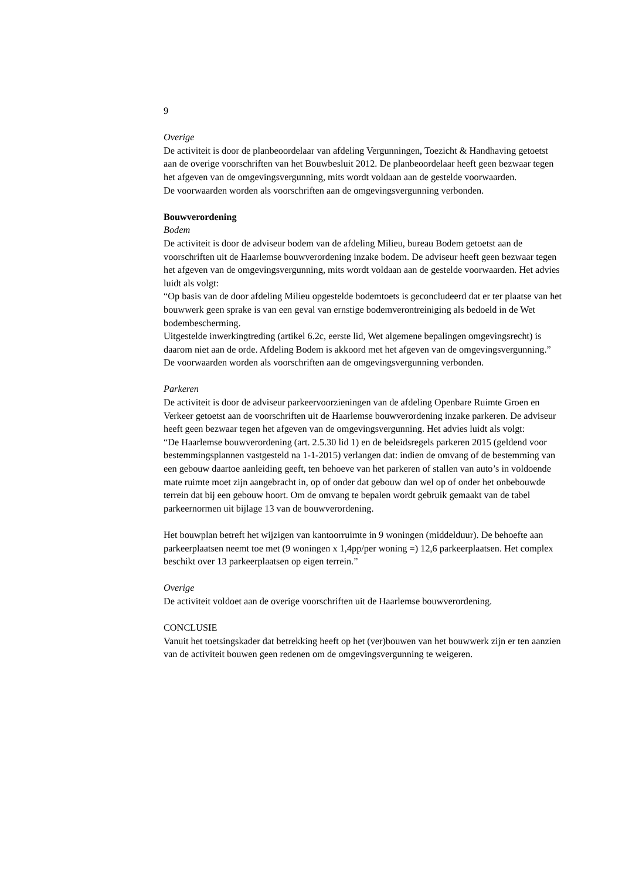9
Overige
De activiteit is door de planbeoordelaar van afdeling Vergunningen, Toezicht & Handhaving getoetst aan de overige voorschriften van het Bouwbesluit 2012. De planbeoordelaar heeft geen bezwaar tegen het afgeven van de omgevingsvergunning, mits wordt voldaan aan de gestelde voorwaarden.
De voorwaarden worden als voorschriften aan de omgevingsvergunning verbonden.
Bouwverordening
Bodem
De activiteit is door de adviseur bodem van de afdeling Milieu, bureau Bodem getoetst aan de voorschriften uit de Haarlemse bouwverordening inzake bodem. De adviseur heeft geen bezwaar tegen het afgeven van de omgevingsvergunning, mits wordt voldaan aan de gestelde voorwaarden. Het advies luidt als volgt:
“Op basis van de door afdeling Milieu opgestelde bodemtoets is geconcludeerd dat er ter plaatse van het bouwwerk geen sprake is van een geval van ernstige bodemverontreiniging als bedoeld in de Wet bodembescherming.
Uitgestelde inwerkingtreding (artikel 6.2c, eerste lid, Wet algemene bepalingen omgevingsrecht) is daarom niet aan de orde. Afdeling Bodem is akkoord met het afgeven van de omgevingsvergunning.”
De voorwaarden worden als voorschriften aan de omgevingsvergunning verbonden.
Parkeren
De activiteit is door de adviseur parkeervoorzieningen van de afdeling Openbare Ruimte Groen en Verkeer getoetst aan de voorschriften uit de Haarlemse bouwverordening inzake parkeren. De adviseur heeft geen bezwaar tegen het afgeven van de omgevingsvergunning. Het advies luidt als volgt:
“De Haarlemse bouwverordening (art. 2.5.30 lid 1) en de beleidsregels parkeren 2015 (geldend voor bestemmingsplannen vastgesteld na 1-1-2015) verlangen dat: indien de omvang of de bestemming van een gebouw daartoe aanleiding geeft, ten behoeve van het parkeren of stallen van auto’s in voldoende mate ruimte moet zijn aangebracht in, op of onder dat gebouw dan wel op of onder het onbebouwde terrein dat bij een gebouw hoort. Om de omvang te bepalen wordt gebruik gemaakt van de tabel parkeernormen uit bijlage 13 van de bouwverordening.
Het bouwplan betreft het wijzigen van kantoorruimte in 9 woningen (middelduur). De behoefte aan parkeerplaatsen neemt toe met (9 woningen x 1,4pp/per woning =) 12,6 parkeerplaatsen. Het complex beschikt over 13 parkeerplaatsen op eigen terrein.”
Overige
De activiteit voldoet aan de overige voorschriften uit de Haarlemse bouwverordening.
CONCLUSIE
Vanuit het toetsingskader dat betrekking heeft op het (ver)bouwen van het bouwwerk zijn er ten aanzien van de activiteit bouwen geen redenen om de omgevingsvergunning te weigeren.